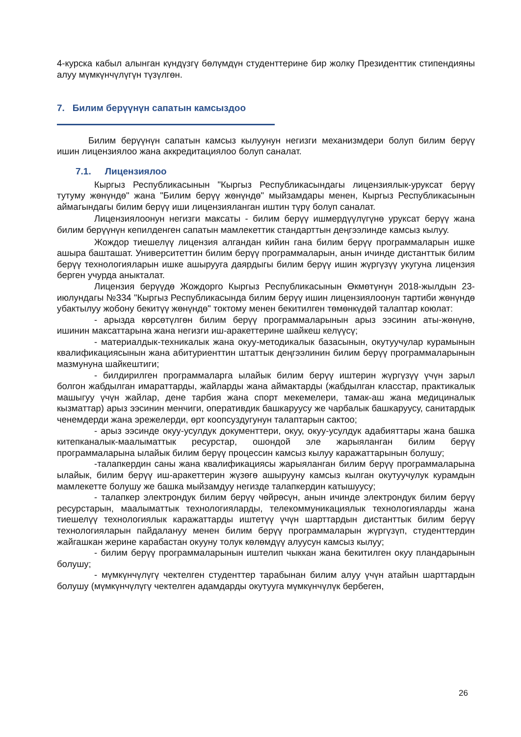4-курска кабыл алынган күндүзгү бөлүмдүн студенттерине бир жолку Президенттик стипендияны алуу мүмкүнчүлүгүн түзүлгөн.
7. Билим берүүнүн сапатын камсыздоо
Билим берүүнүн сапатын камсыз кылуунун негизги механизмдери болуп билим берүү ишин лицензиялоо жана аккредитациялоо болуп саналат.
7.1. Лицензиялоо
Кыргыз Республикасынын "Кыргыз Республикасындагы лицензиялык-уруксат берүү тутуму жөнүндө" жана "Билим берүү жөнүндө" мыйзамдары менен, Кыргыз Республикасынын аймагындагы билим берүү иши лицензияланган иштин түрү болуп саналат.
Лицензиялоонун негизги максаты - билим берүү ишмердүүлүгүнө уруксат берүү жана билим берүүнүн кепилденген сапатын мамлекеттик стандарттын деңгээлинде камсыз кылуу.
Жождор тиешелүү лицензия алгандан кийин гана билим берүү программаларын ишке ашыра башташат. Университеттин билим берүү программаларын, анын ичинде дистанттык билим берүү технологияларын ишке ашырууга даярдыгы билим берүү ишин жүргүзүү укугуна лицензия берген учурда аныкталат.
Лицензия берүүдө Жождорго Кыргыз Республикасынын Өкмөтүнүн 2018-жылдын 23-июлундагы №334 "Кыргыз Республикасында билим берүү ишин лицензиялоонун тартиби жөнүндө убактылуу жобону бекитүү жөнүндө" токтому менен бекитилген төмөнкүдөй талаптар коюлат:
- арызда көрсөтүлгөн билим берүү программаларынын арыз ээсинин аты-жөнүнө, ишинин максаттарына жана негизги иш-аракеттерине шайкеш келүүсү;
- материалдык-техникалык жана окуу-методикалык базасынын, окутуучулар курамынын квалификациясынын жана абитуриенттин штаттык деңгээлинин билим берүү программаларынын мазмунуна шайкештиги;
- билдирилген программаларга ылайык билим берүү иштерин жүргүзүү үчүн зарыл болгон жабдылган имараттарды, жайларды жана аймактарды (жабдылган класстар, практикалык машыгуу үчүн жайлар, дене тарбия жана спорт мекемелери, тамак-аш жана медициналык кызматтар) арыз ээсинин менчиги, оперативдик башкаруусу же чарбалык башкаруусу, санитардык ченемдерди жана эрежелерди, өрт коопсуздугунун талаптарын сактоо;
- арыз ээсинде окуу-усулдук документтери, окуу, окуу-усулдук адабияттары жана башка китепканалык-маалыматтык ресурстар, ошондой эле жарыяланган билим берүү программаларына ылайык билим берүү процессин камсыз кылуу каражаттарынын болушу;
-талапкердин саны жана квалификациясы жарыяланган билим берүү программаларына ылайык, билим берүү иш-аракеттерин жүзөгө ашырууну камсыз кылган окутуучулук курамдын мамлекетте болушу же башка мыйзамдуу негизде талапкердин катышуусу;
- талапкер электрондук билим берүү чөйрөсүн, анын ичинде электрондук билим берүү ресурстарын, маалыматтык технологияларды, телекоммуникациялык технологияларды жана тиешелүү технологиялык каражаттарды иштетүү үчүн шарттардын дистанттык билим берүү технологияларын пайдалануу менен билим берүү программаларын жүргүзүп, студенттердин жайгашкан жерине карабастан окууну толук көлөмдүү алуусун камсыз кылуу;
- билим берүү программаларынын иштелип чыккан жана бекитилген окуу пландарынын болушу;
- мүмкүнчүлүгү чектелген студенттер тарабынан билим алуу үчүн атайын шарттардын болушу (мүмкүнчүлүгү чектелген адамдарды окутууга мүмкүнчүлүк бербеген,
26